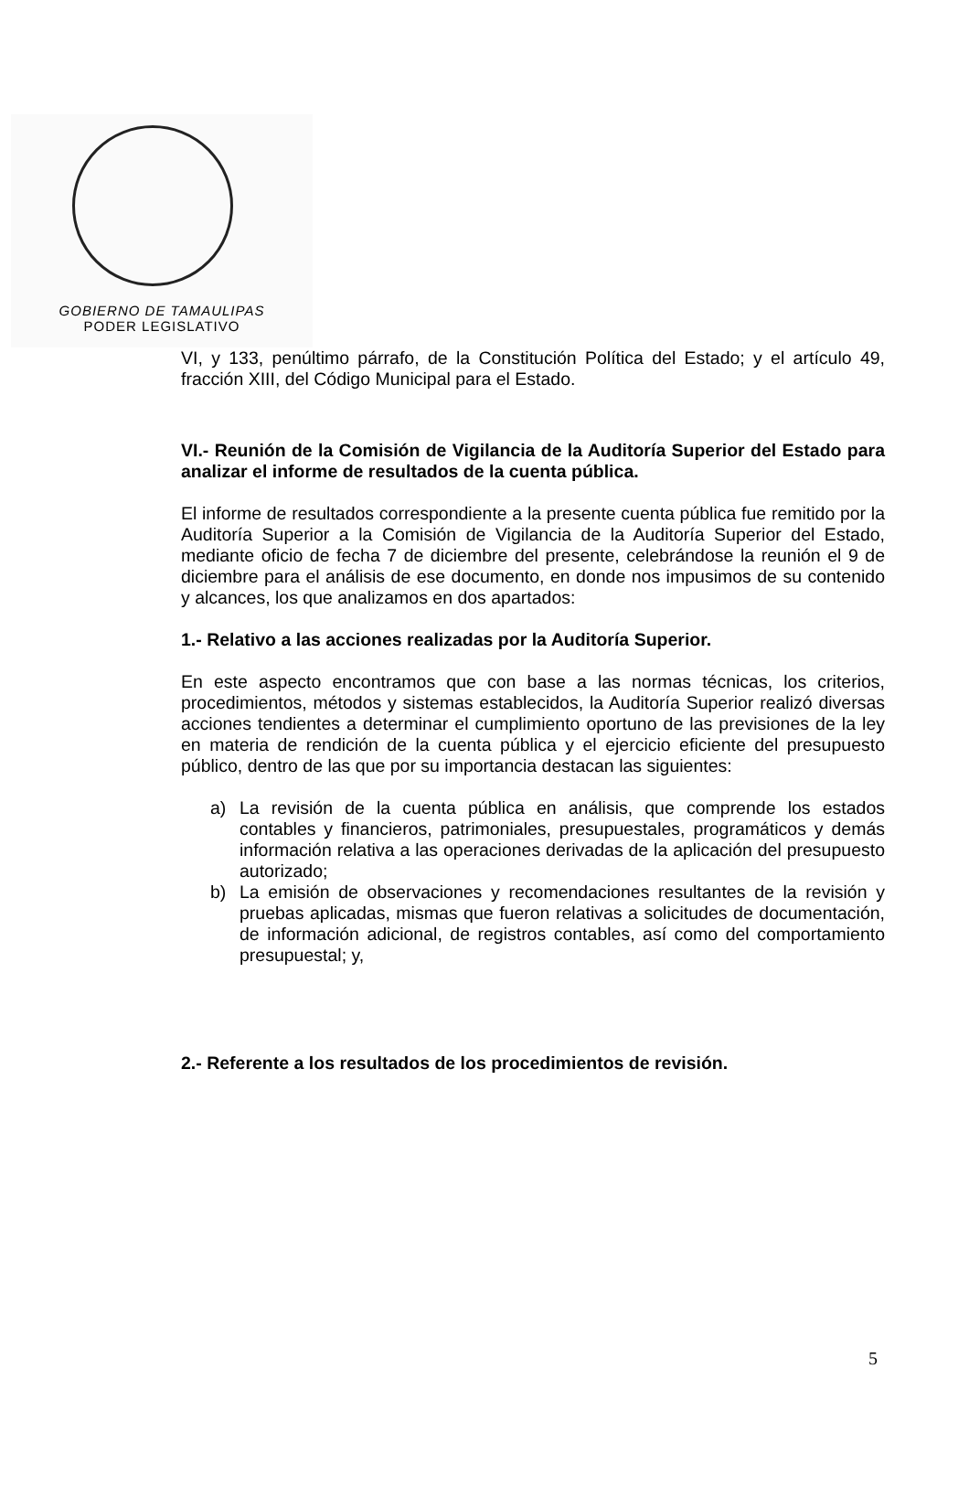GOBIERNO DE TAMAULIPAS
PODER LEGISLATIVO
VI, y 133, penúltimo párrafo, de la Constitución Política del Estado; y el artículo 49, fracción XIII, del Código Municipal para el Estado.
VI.- Reunión de la Comisión de Vigilancia de la Auditoría Superior del Estado para analizar el informe de resultados de la cuenta pública.
El informe de resultados correspondiente a la presente cuenta pública fue remitido por la Auditoría Superior a la Comisión de Vigilancia de la Auditoría Superior del Estado, mediante oficio de fecha 7 de diciembre del presente, celebrándose la reunión el 9 de diciembre para el análisis de ese documento, en donde nos impusimos de su contenido y alcances, los que analizamos en dos apartados:
1.- Relativo a las acciones realizadas por la Auditoría Superior.
En este aspecto encontramos que con base a las normas técnicas, los criterios, procedimientos, métodos y sistemas establecidos, la Auditoría Superior realizó diversas acciones tendientes a determinar el cumplimiento oportuno de las previsiones de la ley en materia de rendición de la cuenta pública y el ejercicio eficiente del presupuesto público, dentro de las que por su importancia destacan las siguientes:
a) La revisión de la cuenta pública en análisis, que comprende los estados contables y financieros, patrimoniales, presupuestales, programáticos y demás información relativa a las operaciones derivadas de la aplicación del presupuesto autorizado;
b) La emisión de observaciones y recomendaciones resultantes de la revisión y pruebas aplicadas, mismas que fueron relativas a solicitudes de documentación, de información adicional, de registros contables, así como del comportamiento presupuestal; y,
2.- Referente a los resultados de los procedimientos de revisión.
5